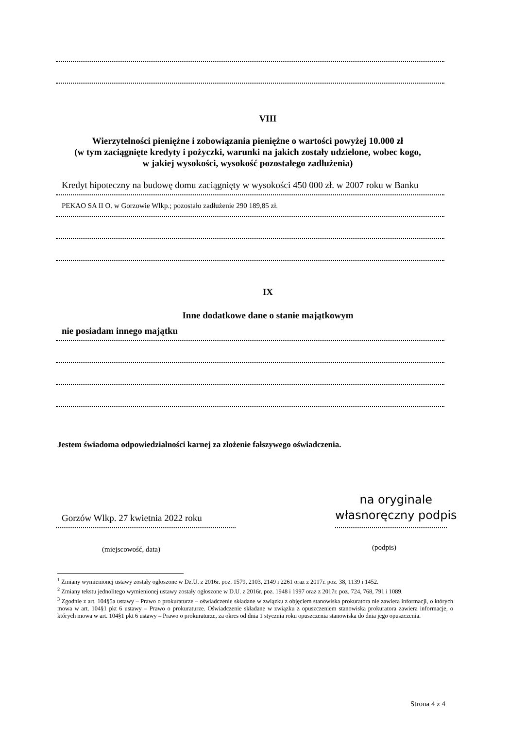VIII
Wierzytelności pieniężne i zobowiązania pieniężne o wartości powyżej 10.000 zł
(w tym zaciągnięte kredyty i pożyczki, warunki na jakich zostały udzielone, wobec kogo,
w jakiej wysokości, wysokość pozostałego zadłużenia)
Kredyt hipoteczny na budowę domu zaciągnięty w wysokości 450 000 zł. w 2007 roku w Banku
PEKAO SA II O. w Gorzowie Wlkp.; pozostało zadłużenie 290 189,85 zł.
IX
Inne dodatkowe dane o stanie majątkowym
nie posiadam innego majątku
Jestem świadoma odpowiedzialności karnej za złożenie fałszywego oświadczenia.
na oryginale
własnoręczny podpis
Gorzów Wlkp. 27 kwietnia 2022 roku
(miejscowość, data) (podpis)
<sup>1</sup> Zmiany wymienionej ustawy zostały ogłoszone w Dz.U. z 2016r. poz. 1579, 2103, 2149 i 2261 oraz z 2017r. poz. 38, 1139 i 1452.
<sup>2</sup> Zmiany tekstu jednolitego wymienionej ustawy zostały ogłoszone w D.U. z 2016r. poz. 1948 i 1997 oraz z 2017r. poz. 724, 768, 791 i 1089.
<sup>3</sup> Zgodnie z art. 104§5a ustawy – Prawo o prokuraturze – oświadczenie składane w związku z objęciem stanowiska prokuratora nie zawiera informacji, o których mowa w art. 104§1 pkt 6 ustawy – Prawo o prokuraturze. Oświadczenie składane w związku z opuszczeniem stanowiska prokuratora zawiera informacje, o których mowa w art. 104§1 pkt 6 ustawy – Prawo o prokuraturze, za okres od dnia 1 stycznia roku opuszczenia stanowiska do dnia jego opuszczenia.
Strona 4 z 4